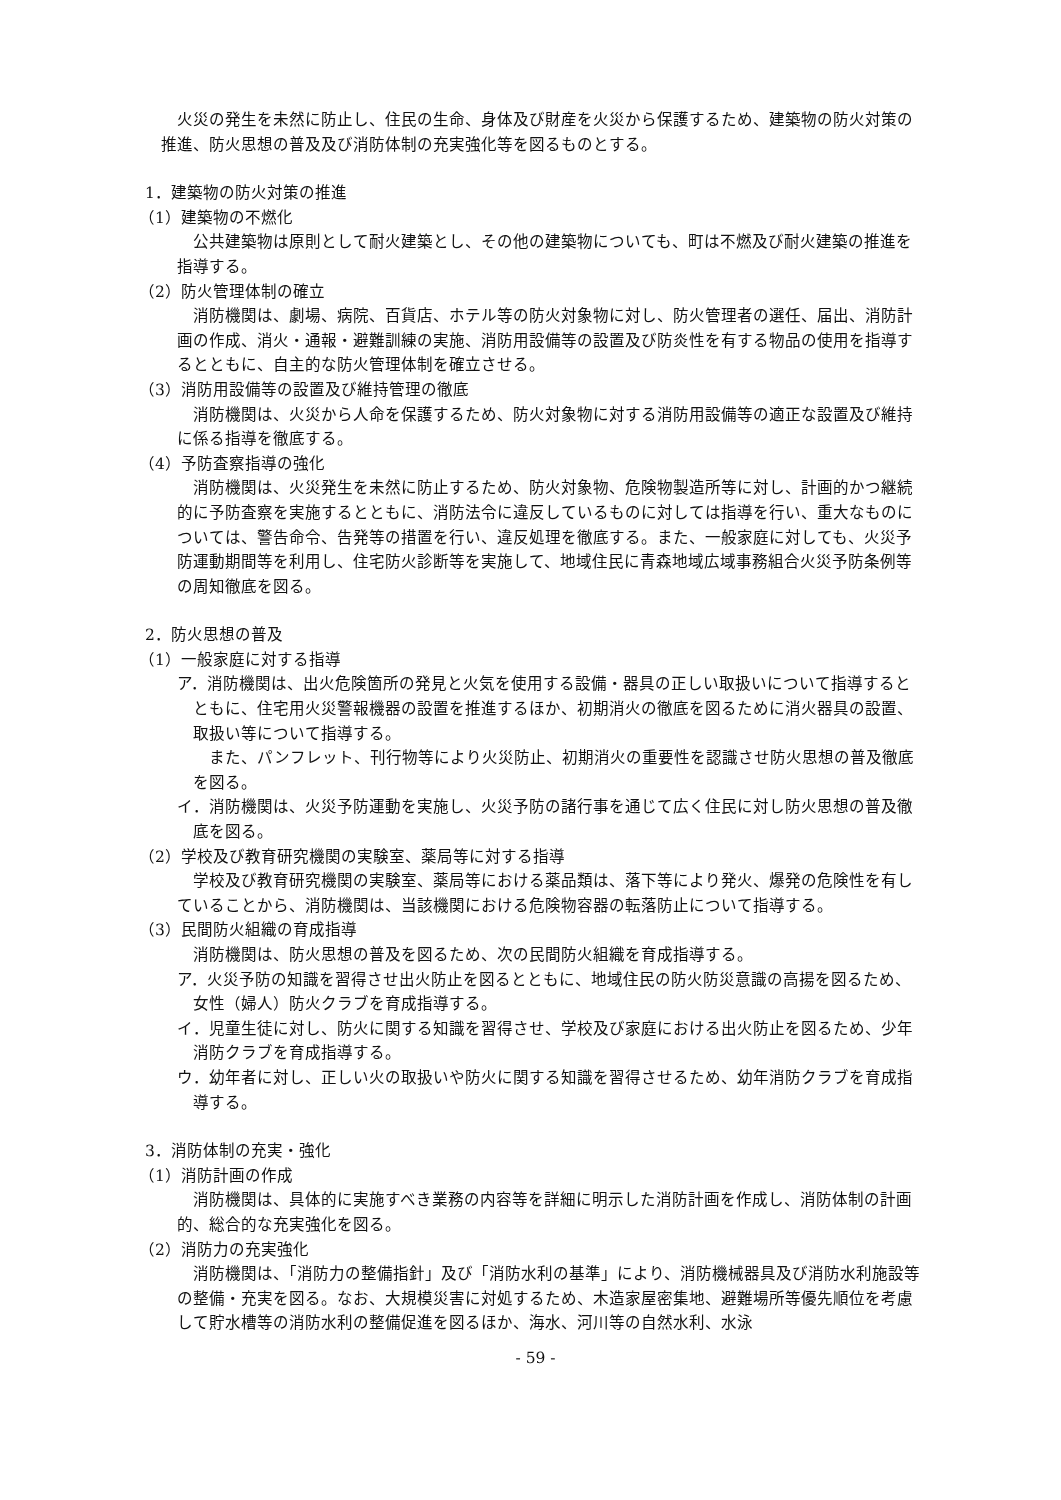火災の発生を未然に防止し、住民の生命、身体及び財産を火災から保護するため、建築物の防火対策の推進、防火思想の普及及び消防体制の充実強化等を図るものとする。
1．建築物の防火対策の推進
（1）建築物の不燃化
公共建築物は原則として耐火建築とし、その他の建築物についても、町は不燃及び耐火建築の推進を指導する。
（2）防火管理体制の確立
消防機関は、劇場、病院、百貨店、ホテル等の防火対象物に対し、防火管理者の選任、届出、消防計画の作成、消火・通報・避難訓練の実施、消防用設備等の設置及び防炎性を有する物品の使用を指導するとともに、自主的な防火管理体制を確立させる。
（3）消防用設備等の設置及び維持管理の徹底
消防機関は、火災から人命を保護するため、防火対象物に対する消防用設備等の適正な設置及び維持に係る指導を徹底する。
（4）予防査察指導の強化
消防機関は、火災発生を未然に防止するため、防火対象物、危険物製造所等に対し、計画的かつ継続的に予防査察を実施するとともに、消防法令に違反しているものに対しては指導を行い、重大なものについては、警告命令、告発等の措置を行い、違反処理を徹底する。また、一般家庭に対しても、火災予防運動期間等を利用し、住宅防火診断等を実施して、地域住民に青森地域広域事務組合火災予防条例等の周知徹底を図る。
2．防火思想の普及
（1）一般家庭に対する指導
ア．消防機関は、出火危険箇所の発見と火気を使用する設備・器具の正しい取扱いについて指導するとともに、住宅用火災警報機器の設置を推進するほか、初期消火の徹底を図るために消火器具の設置、取扱い等について指導する。
また、パンフレット、刊行物等により火災防止、初期消火の重要性を認識させ防火思想の普及徹底を図る。
イ．消防機関は、火災予防運動を実施し、火災予防の諸行事を通じて広く住民に対し防火思想の普及徹底を図る。
（2）学校及び教育研究機関の実験室、薬局等に対する指導
学校及び教育研究機関の実験室、薬局等における薬品類は、落下等により発火、爆発の危険性を有していることから、消防機関は、当該機関における危険物容器の転落防止について指導する。
（3）民間防火組織の育成指導
消防機関は、防火思想の普及を図るため、次の民間防火組織を育成指導する。
ア．火災予防の知識を習得させ出火防止を図るとともに、地域住民の防火防災意識の高揚を図るため、女性（婦人）防火クラブを育成指導する。
イ．児童生徒に対し、防火に関する知識を習得させ、学校及び家庭における出火防止を図るため、少年消防クラブを育成指導する。
ウ．幼年者に対し、正しい火の取扱いや防火に関する知識を習得させるため、幼年消防クラブを育成指導する。
3．消防体制の充実・強化
（1）消防計画の作成
消防機関は、具体的に実施すべき業務の内容等を詳細に明示した消防計画を作成し、消防体制の計画的、総合的な充実強化を図る。
（2）消防力の充実強化
消防機関は、「消防力の整備指針」及び「消防水利の基準」により、消防機械器具及び消防水利施設等の整備・充実を図る。なお、大規模災害に対処するため、木造家屋密集地、避難場所等優先順位を考慮して貯水槽等の消防水利の整備促進を図るほか、海水、河川等の自然水利、水泳
- 59 -